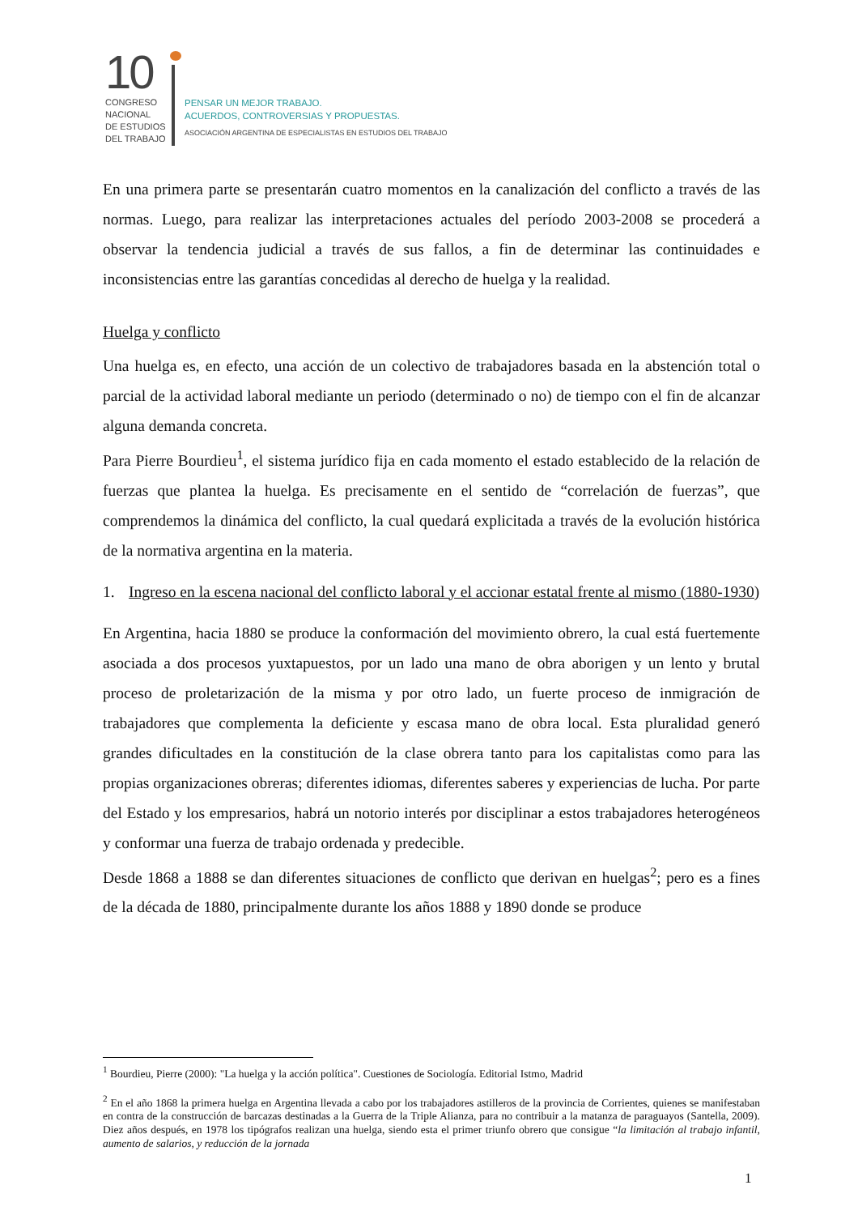10
CONGRESO
NACIONAL
DE ESTUDIOS
DEL TRABAJO
PENSAR UN MEJOR TRABAJO.
ACUERDOS, CONTROVERSIAS Y PROPUESTAS.
ASOCIACIÓN ARGENTINA DE ESPECIALISTAS EN ESTUDIOS DEL TRABAJO
En una primera parte se presentarán cuatro momentos en la canalización del conflicto a través de las normas. Luego, para realizar las interpretaciones actuales del período 2003-2008 se procederá a observar la tendencia judicial a través de sus fallos, a fin de determinar las continuidades e inconsistencias entre las garantías concedidas al derecho de huelga y la realidad.
Huelga y conflicto
Una huelga es, en efecto, una acción de un colectivo de trabajadores basada en la abstención total o parcial de la actividad laboral mediante un periodo (determinado o no) de tiempo con el fin de alcanzar alguna demanda concreta.
Para Pierre Bourdieu<sup>1</sup>, el sistema jurídico fija en cada momento el estado establecido de la relación de fuerzas que plantea la huelga. Es precisamente en el sentido de “correlación de fuerzas”, que comprendemos la dinámica del conflicto, la cual quedará explicitada a través de la evolución histórica de la normativa argentina en la materia.
1. Ingreso en la escena nacional del conflicto laboral y el accionar estatal frente al mismo (1880-1930)
En Argentina, hacia 1880 se produce la conformación del movimiento obrero, la cual está fuertemente asociada a dos procesos yuxtapuestos, por un lado una mano de obra aborigen y un lento y brutal proceso de proletarización de la misma y por otro lado, un fuerte proceso de inmigración de trabajadores que complementa la deficiente y escasa mano de obra local. Esta pluralidad generó grandes dificultades en la constitución de la clase obrera tanto para los capitalistas como para las propias organizaciones obreras; diferentes idiomas, diferentes saberes y experiencias de lucha. Por parte del Estado y los empresarios, habrá un notorio interés por disciplinar a estos trabajadores heterogéneos y conformar una fuerza de trabajo ordenada y predecible.
Desde 1868 a 1888 se dan diferentes situaciones de conflicto que derivan en huelgas<sup>2</sup>; pero es a fines de la década de 1880, principalmente durante los años 1888 y 1890 donde se produce
<sup>1</sup> Bourdieu, Pierre (2000): "La huelga y la acción política". Cuestiones de Sociología. Editorial Istmo, Madrid
<sup>2</sup> En el año 1868 la primera huelga en Argentina llevada a cabo por los trabajadores astilleros de la provincia de Corrientes, quienes se manifestaban en contra de la construcción de barcazas destinadas a la Guerra de la Triple Alianza, para no contribuir a la matanza de paraguayos (Santella, 2009). Diez años después, en 1978 los tipógrafos realizan una huelga, siendo esta el primer triunfo obrero que consigue “la limitación al trabajo infantil, aumento de salarios, y reducción de la jornada
1